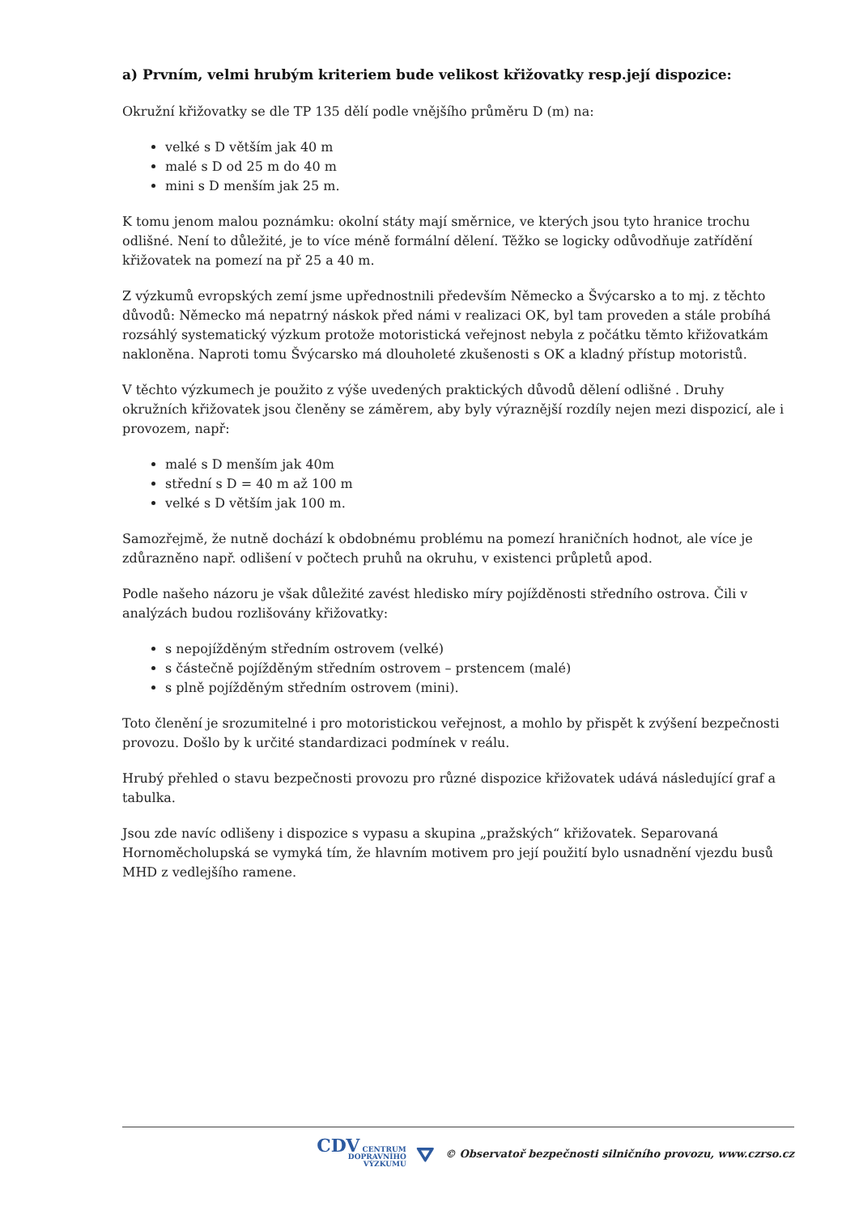a) Prvním, velmi hrubým kriteriem bude velikost křižovatky resp.její dispozice:
Okružní křižovatky se dle TP 135 dělí podle vnějšího průměru D (m) na:
velké s D větším jak 40 m
malé s D od 25 m do 40 m
mini s D menším jak 25 m.
K tomu jenom malou poznámku: okolní státy mají směrnice, ve kterých jsou tyto hranice trochu odlišné. Není to důležité, je to více méně formální dělení. Těžko se logicky odůvodňuje zatřídění křižovatek na pomezí na př 25 a 40 m.
Z výzkumů evropských zemí jsme upřednostnili především Německo a Švýcarsko a to mj. z těchto důvodů: Německo má nepatrný náskok před námi v realizaci OK, byl tam proveden a stále probíhá rozsáhlý systematický výzkum protože motoristická veřejnost nebyla z počátku těmto křižovatkám nakloněna. Naproti tomu Švýcarsko má dlouholeté zkušenosti s OK a kladný přístup motoristů.
V těchto výzkumech je použito z výše uvedených praktických důvodů dělení odlišné . Druhy okružních křižovatek jsou členěny se záměrem, aby byly výraznější rozdíly nejen mezi dispozicí, ale i provozem, např:
malé s D menším jak 40m
střední s D = 40 m až 100 m
velké s D větším jak 100 m.
Samozřejmě, že nutně dochází k obdobnému problému na pomezí hraničních hodnot, ale více je zdůrazněno např. odlišení v počtech pruhů na okruhu, v existenci průpletů apod.
Podle našeho názoru je však důležité zavést hledisko míry pojížděnosti středního ostrova. Čili v analýzách budou rozlišovány křižovatky:
s nepojížděným středním ostrovem (velké)
s částečně pojížděným středním ostrovem – prstencem (malé)
s plně pojížděným středním ostrovem (mini).
Toto členění je srozumitelné i pro motoristickou veřejnost, a mohlo by přispět k zvýšení bezpečnosti provozu. Došlo by k určité standardizaci podmínek v reálu.
Hrubý přehled o stavu bezpečnosti provozu pro různé dispozice křižovatek udává následující graf a tabulka.
Jsou zde navíc odlišeny i dispozice s vypasu a skupina „pražských“ křižovatek. Separovaná Hornoměcholupská se vymyká tím, že hlavním motivem pro její použití bylo usnadnění vjezdu busů MHD z vedlejšího ramene.
CDV CENTRUM
DOPRAVNÍHO
VÝZKUMU ⛛ © Observatoř bezpečnosti silničního provozu, www.czrso.cz